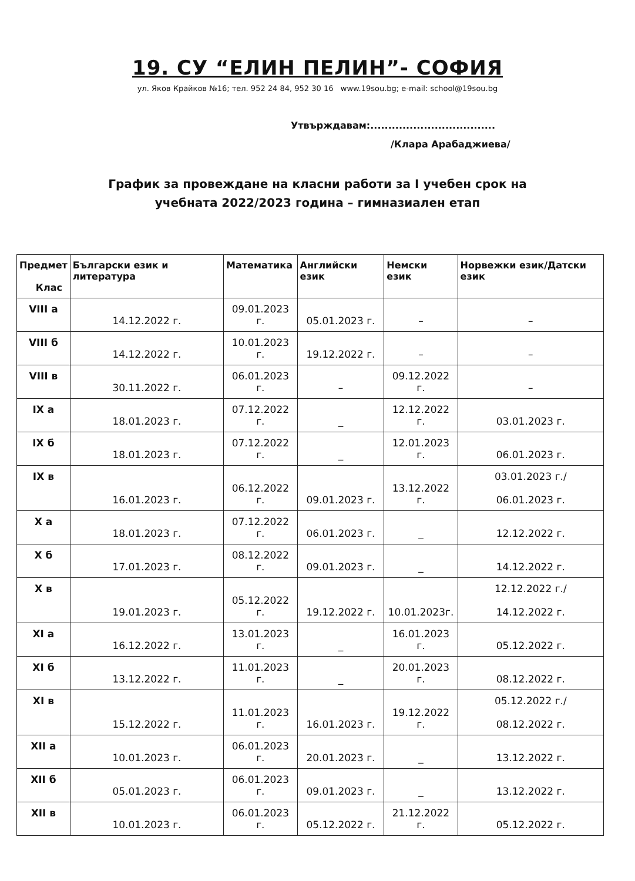19. СУ “ЕЛИН ПЕЛИН”- СОФИЯ
ул. Яков Крайков №16; тел. 952 24 84, 952 30 16 www.19sou.bg; e-mail: school@19sou.bg
Утвърждавам:...................................
/Клара Арабаджиева/
График за провеждане на класни работи за I учебен срок на
учебната 2022/2023 година – гимназиален етап
| Предмет Клас | Български език и литература | Математика | Английски език | Немски език | Норвежки език/Датски език |
| --- | --- | --- | --- | --- | --- |
| VIII а | 14.12.2022 г. | 09.01.2023 г. | 05.01.2023 г. | – | – |
| VIII б | 14.12.2022 г. | 10.01.2023 г. | 19.12.2022 г. | – | – |
| VIII в | 30.11.2022 г. | 06.01.2023 г. | – | 09.12.2022 г. | – |
| IX а | 18.01.2023 г. | 07.12.2022 г. | _ | 12.12.2022 г. | 03.01.2023 г. |
| IX б | 18.01.2023 г. | 07.12.2022 г. | _ | 12.01.2023 г. | 06.01.2023 г. |
| IX в | 16.01.2023 г. | 06.12.2022 г. | 09.01.2023 г. | 13.12.2022 г. | 03.01.2023 г./ 06.01.2023 г. |
| X а | 18.01.2023 г. | 07.12.2022 г. | 06.01.2023 г. | _ | 12.12.2022 г. |
| X б | 17.01.2023 г. | 08.12.2022 г. | 09.01.2023 г. | _ | 14.12.2022 г. |
| X в | 19.01.2023 г. | 05.12.2022 г. | 19.12.2022 г. | 10.01.2023г. | 12.12.2022 г./ 14.12.2022 г. |
| XI а | 16.12.2022 г. | 13.01.2023 г. | _ | 16.01.2023 г. | 05.12.2022 г. |
| XI б | 13.12.2022 г. | 11.01.2023 г. | _ | 20.01.2023 г. | 08.12.2022 г. |
| XI в | 15.12.2022 г. | 11.01.2023 г. | 16.01.2023 г. | 19.12.2022 г. | 05.12.2022 г./ 08.12.2022 г. |
| XII а | 10.01.2023 г. | 06.01.2023 г. | 20.01.2023 г. | _ | 13.12.2022 г. |
| XII б | 05.01.2023 г. | 06.01.2023 г. | 09.01.2023 г. | _ | 13.12.2022 г. |
| XII в | 10.01.2023 г. | 06.01.2023 г. | 05.12.2022 г. | 21.12.2022 г. | 05.12.2022 г. |